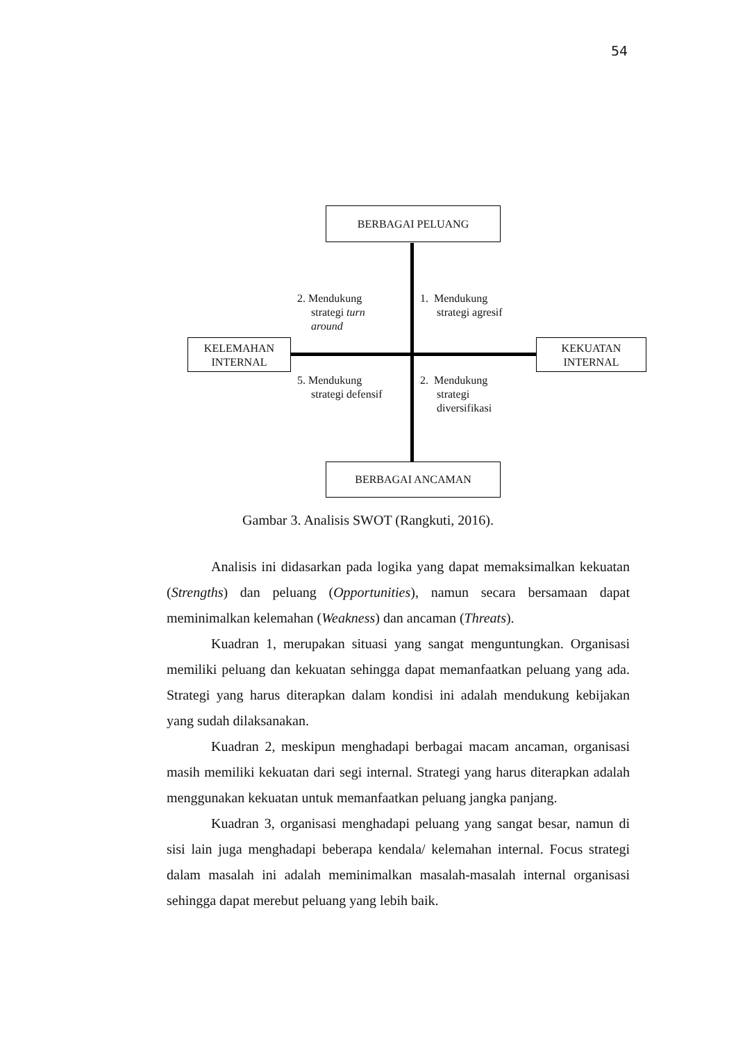54
BERBAGAI PELUANG
BERBAGAI ANCAMAN
KELEMAHAN
INTERNAL
KEKUATAN
INTERNAL
2. Mendukung
strategi turn
around
1. Mendukung
strategi agresif
5. Mendukung
strategi defensif
2. Mendukung
strategi
diversifikasi
Gambar 3. Analisis SWOT (Rangkuti, 2016).
Analisis ini didasarkan pada logika yang dapat memaksimalkan kekuatan (Strengths) dan peluang (Opportunities), namun secara bersamaan dapat meminimalkan kelemahan (Weakness) dan ancaman (Threats).
Kuadran 1, merupakan situasi yang sangat menguntungkan. Organisasi memiliki peluang dan kekuatan sehingga dapat memanfaatkan peluang yang ada. Strategi yang harus diterapkan dalam kondisi ini adalah mendukung kebijakan yang sudah dilaksanakan.
Kuadran 2, meskipun menghadapi berbagai macam ancaman, organisasi masih memiliki kekuatan dari segi internal. Strategi yang harus diterapkan adalah menggunakan kekuatan untuk memanfaatkan peluang jangka panjang.
Kuadran 3, organisasi menghadapi peluang yang sangat besar, namun di sisi lain juga menghadapi beberapa kendala/ kelemahan internal. Focus strategi dalam masalah ini adalah meminimalkan masalah-masalah internal organisasi sehingga dapat merebut peluang yang lebih baik.